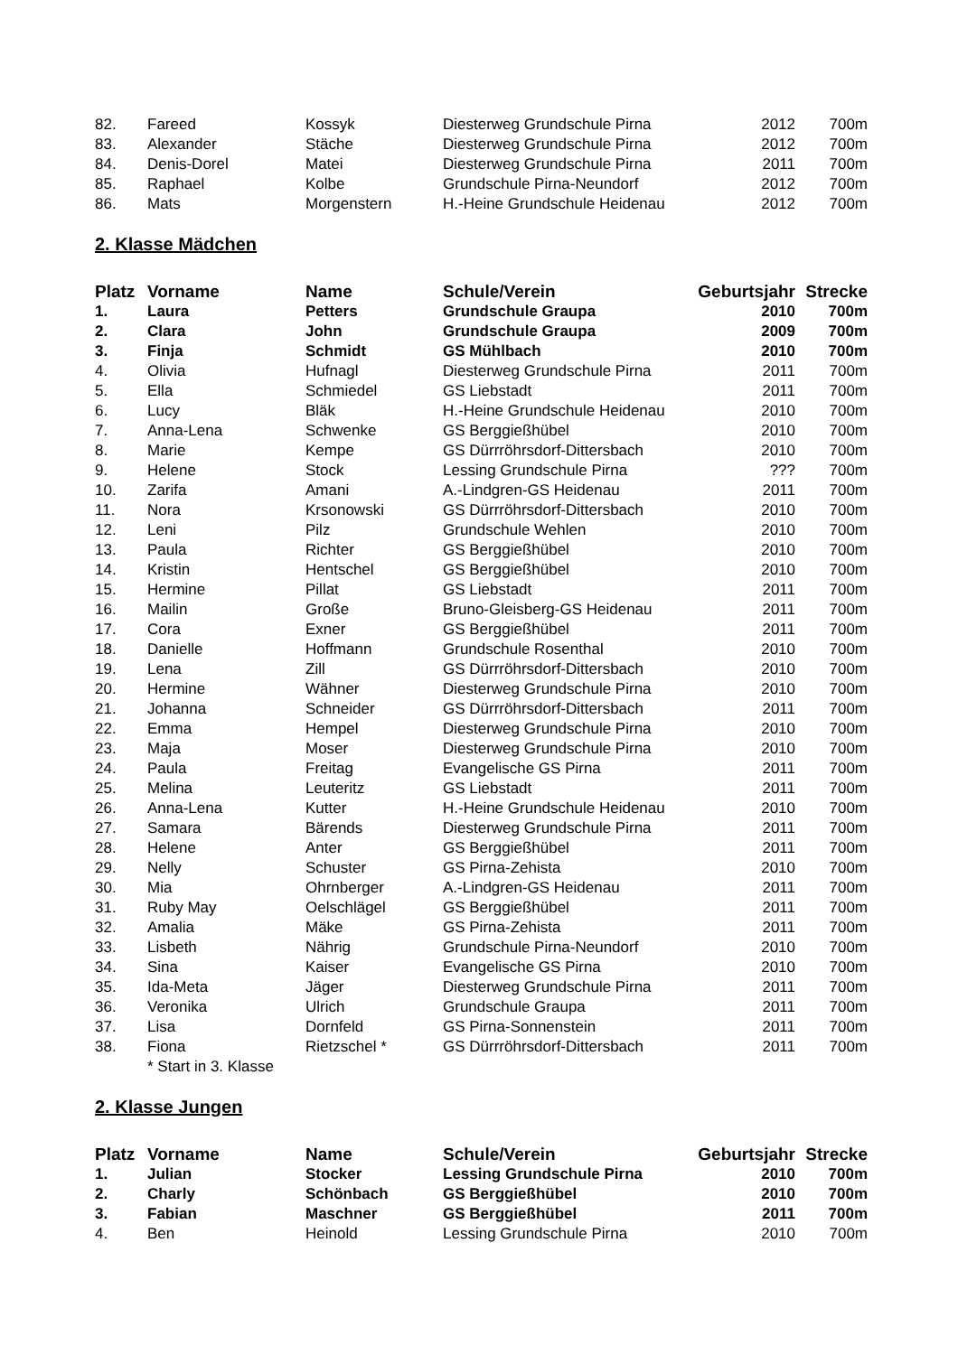| 82. | Fareed | Kossyk | Diesterweg Grundschule Pirna | 2012 | 700m |
| 83. | Alexander | Stäche | Diesterweg Grundschule Pirna | 2012 | 700m |
| 84. | Denis-Dorel | Matei | Diesterweg Grundschule Pirna | 2011 | 700m |
| 85. | Raphael | Kolbe | Grundschule Pirna-Neundorf | 2012 | 700m |
| 86. | Mats | Morgenstern | H.-Heine Grundschule Heidenau | 2012 | 700m |
2. Klasse Mädchen
| Platz | Vorname | Name | Schule/Verein | Geburtsjahr | Strecke |
| --- | --- | --- | --- | --- | --- |
| 1. | Laura | Petters | Grundschule Graupa | 2010 | 700m |
| 2. | Clara | John | Grundschule Graupa | 2009 | 700m |
| 3. | Finja | Schmidt | GS Mühlbach | 2010 | 700m |
| 4. | Olivia | Hufnagl | Diesterweg Grundschule Pirna | 2011 | 700m |
| 5. | Ella | Schmiedel | GS Liebstadt | 2011 | 700m |
| 6. | Lucy | Bläk | H.-Heine Grundschule Heidenau | 2010 | 700m |
| 7. | Anna-Lena | Schwenke | GS Berggießhübel | 2010 | 700m |
| 8. | Marie | Kempe | GS Dürrröhrsdorf-Dittersbach | 2010 | 700m |
| 9. | Helene | Stock | Lessing Grundschule Pirna | ??? | 700m |
| 10. | Zarifa | Amani | A.-Lindgren-GS Heidenau | 2011 | 700m |
| 11. | Nora | Krsonowski | GS Dürrröhrsdorf-Dittersbach | 2010 | 700m |
| 12. | Leni | Pilz | Grundschule Wehlen | 2010 | 700m |
| 13. | Paula | Richter | GS Berggießhübel | 2010 | 700m |
| 14. | Kristin | Hentschel | GS Berggießhübel | 2010 | 700m |
| 15. | Hermine | Pillat | GS Liebstadt | 2011 | 700m |
| 16. | Mailin | Große | Bruno-Gleisberg-GS Heidenau | 2011 | 700m |
| 17. | Cora | Exner | GS Berggießhübel | 2011 | 700m |
| 18. | Danielle | Hoffmann | Grundschule Rosenthal | 2010 | 700m |
| 19. | Lena | Zill | GS Dürrröhrsdorf-Dittersbach | 2010 | 700m |
| 20. | Hermine | Wähner | Diesterweg Grundschule Pirna | 2010 | 700m |
| 21. | Johanna | Schneider | GS Dürrröhrsdorf-Dittersbach | 2011 | 700m |
| 22. | Emma | Hempel | Diesterweg Grundschule Pirna | 2010 | 700m |
| 23. | Maja | Moser | Diesterweg Grundschule Pirna | 2010 | 700m |
| 24. | Paula | Freitag | Evangelische GS Pirna | 2011 | 700m |
| 25. | Melina | Leuteritz | GS Liebstadt | 2011 | 700m |
| 26. | Anna-Lena | Kutter | H.-Heine Grundschule Heidenau | 2010 | 700m |
| 27. | Samara | Bärends | Diesterweg Grundschule Pirna | 2011 | 700m |
| 28. | Helene | Anter | GS Berggießhübel | 2011 | 700m |
| 29. | Nelly | Schuster | GS Pirna-Zehista | 2010 | 700m |
| 30. | Mia | Ohrnberger | A.-Lindgren-GS Heidenau | 2011 | 700m |
| 31. | Ruby May | Oelschlägel | GS Berggießhübel | 2011 | 700m |
| 32. | Amalia | Mäke | GS Pirna-Zehista | 2011 | 700m |
| 33. | Lisbeth | Nährig | Grundschule Pirna-Neundorf | 2010 | 700m |
| 34. | Sina | Kaiser | Evangelische GS Pirna | 2010 | 700m |
| 35. | Ida-Meta | Jäger | Diesterweg Grundschule Pirna | 2011 | 700m |
| 36. | Veronika | Ulrich | Grundschule Graupa | 2011 | 700m |
| 37. | Lisa | Dornfeld | GS Pirna-Sonnenstein | 2011 | 700m |
| 38. | Fiona | Rietzschel * | GS Dürrröhrsdorf-Dittersbach | 2011 | 700m |
| | * Start in 3. Klasse | | | | |
2. Klasse Jungen
| Platz | Vorname | Name | Schule/Verein | Geburtsjahr | Strecke |
| --- | --- | --- | --- | --- | --- |
| 1. | Julian | Stocker | Lessing Grundschule Pirna | 2010 | 700m |
| 2. | Charly | Schönbach | GS Berggießhübel | 2010 | 700m |
| 3. | Fabian | Maschner | GS Berggießhübel | 2011 | 700m |
| 4. | Ben | Heinold | Lessing Grundschule Pirna | 2010 | 700m |